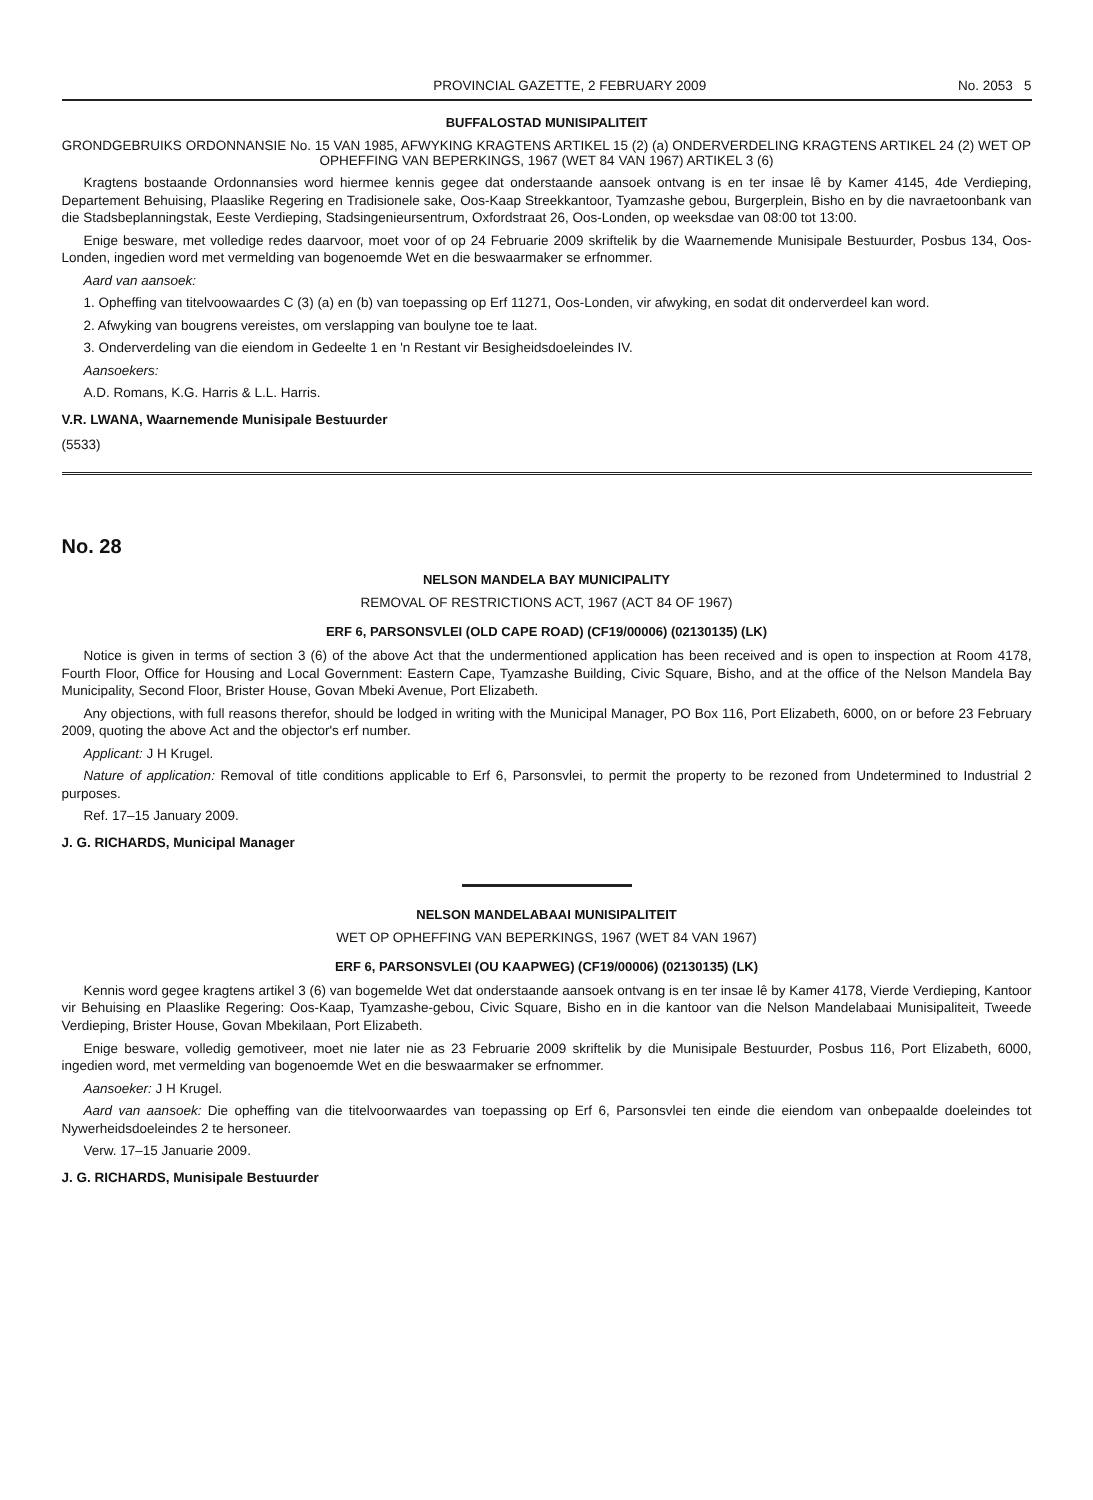PROVINCIAL GAZETTE, 2 FEBRUARY 2009 No. 2053 5
BUFFALOSTAD MUNISIPALITEIT
GRONDGEBRUIKS ORDONNANSIE No. 15 VAN 1985, AFWYKING KRAGTENS ARTIKEL 15 (2) (a) ONDERVERDELING KRAGTENS ARTIKEL 24 (2) WET OP OPHEFFING VAN BEPERKINGS, 1967 (WET 84 VAN 1967) ARTIKEL 3 (6)
Kragtens bostaande Ordonnansies word hiermee kennis gegee dat onderstaande aansoek ontvang is en ter insae lê by Kamer 4145, 4de Verdieping, Departement Behuising, Plaaslike Regering en Tradisionele sake, Oos-Kaap Streekkantoor, Tyamzashe gebou, Burgerplein, Bisho en by die navraetoonbank van die Stadsbeplanningstak, Eeste Verdieping, Stadsingenieursentrum, Oxfordstraat 26, Oos-Londen, op weeksdae van 08:00 tot 13:00.
Enige besware, met volledige redes daarvoor, moet voor of op 24 Februarie 2009 skriftelik by die Waarnemende Munisipale Bestuurder, Posbus 134, Oos-Londen, ingedien word met vermelding van bogenoemde Wet en die beswaarmaker se erfnommer.
Aard van aansoek:
1. Opheffing van titelvoowaardes C (3) (a) en (b) van toepassing op Erf 11271, Oos-Londen, vir afwyking, en sodat dit onderverdeel kan word.
2. Afwyking van bougrens vereistes, om verslapping van boulyne toe te laat.
3. Onderverdeling van die eiendom in Gedeelte 1 en 'n Restant vir Besigheidsdoeleindes IV.
Aansoekers:
A.D. Romans, K.G. Harris & L.L. Harris.
V.R. LWANA, Waarnemende Munisipale Bestuurder
(5533)
No. 28
NELSON MANDELA BAY MUNICIPALITY
REMOVAL OF RESTRICTIONS ACT, 1967 (ACT 84 OF 1967)
ERF 6, PARSONSVLEI (OLD CAPE ROAD) (CF19/00006) (02130135) (LK)
Notice is given in terms of section 3 (6) of the above Act that the undermentioned application has been received and is open to inspection at Room 4178, Fourth Floor, Office for Housing and Local Government: Eastern Cape, Tyamzashe Building, Civic Square, Bisho, and at the office of the Nelson Mandela Bay Municipality, Second Floor, Brister House, Govan Mbeki Avenue, Port Elizabeth.
Any objections, with full reasons therefor, should be lodged in writing with the Municipal Manager, PO Box 116, Port Elizabeth, 6000, on or before 23 February 2009, quoting the above Act and the objector's erf number.
Applicant: J H Krugel.
Nature of application: Removal of title conditions applicable to Erf 6, Parsonsvlei, to permit the property to be rezoned from Undetermined to Industrial 2 purposes.
Ref. 17–15 January 2009.
J. G. RICHARDS, Municipal Manager
NELSON MANDELABAAI MUNISIPALITEIT
WET OP OPHEFFING VAN BEPERKINGS, 1967 (WET 84 VAN 1967)
ERF 6, PARSONSVLEI (OU KAAPWEG) (CF19/00006) (02130135) (LK)
Kennis word gegee kragtens artikel 3 (6) van bogemelde Wet dat onderstaande aansoek ontvang is en ter insae lê by Kamer 4178, Vierde Verdieping, Kantoor vir Behuising en Plaaslike Regering: Oos-Kaap, Tyamzashe-gebou, Civic Square, Bisho en in die kantoor van die Nelson Mandelabaai Munisipaliteit, Tweede Verdieping, Brister House, Govan Mbekilaan, Port Elizabeth.
Enige besware, volledig gemotiveer, moet nie later nie as 23 Februarie 2009 skriftelik by die Munisipale Bestuurder, Posbus 116, Port Elizabeth, 6000, ingedien word, met vermelding van bogenoemde Wet en die beswaarmaker se erfnommer.
Aansoeker: J H Krugel.
Aard van aansoek: Die opheffing van die titelvoorwaardes van toepassing op Erf 6, Parsonsvlei ten einde die eiendom van onbepaalde doeleindes tot Nywerheidsdoeleindes 2 te hersoneer.
Verw. 17–15 Januarie 2009.
J. G. RICHARDS, Munisipale Bestuurder